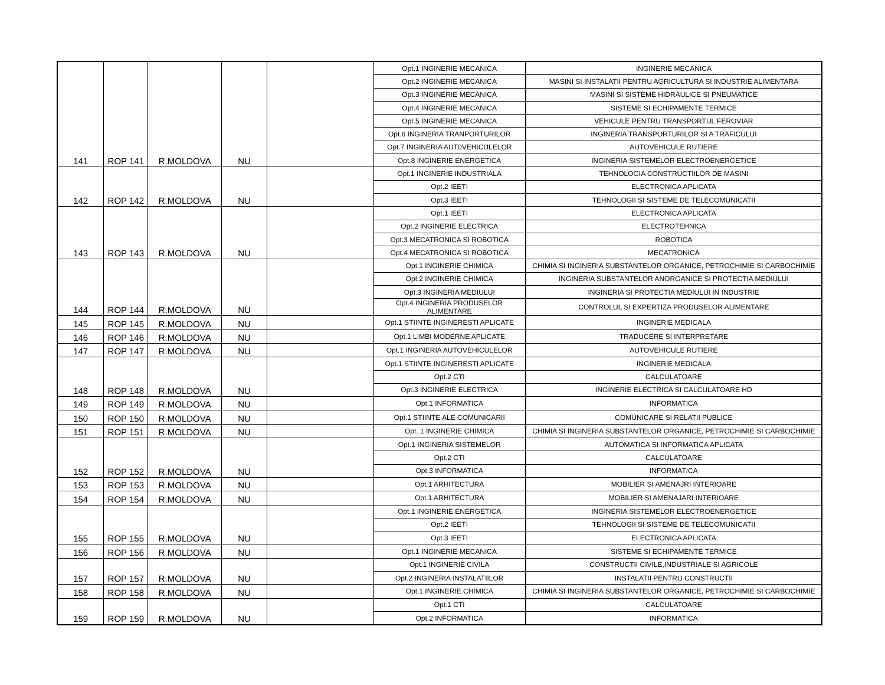| 141 | ROP 141 | R.MOLDOVA | NU | | Opt.1 INGINERIE MECANICA | INGINERIE MECANICA |
| | | | | | Opt.2 INGINERIE MECANICA | MASINI SI INSTALATII PENTRU AGRICULTURA SI INDUSTRIE ALIMENTARA |
| | | | | | Opt.3 INGINERIE MECANICA | MASINI SI SISTEME HIDRAULICE SI PNEUMATICE |
| | | | | | Opt.4 INGINERIE MECANICA | SISTEME SI ECHIPAMENTE TERMICE |
| | | | | | Opt.5 INGINERIE MECANICA | VEHICULE PENTRU TRANSPORTUL FEROVIAR |
| | | | | | Opt.6 INGINERIA TRANPORTURILOR | INGINERIA TRANSPORTURILOR SI A TRAFICULUI |
| | | | | | Opt.7 INGINERIA AUT0VEHICULELOR | AUTOVEHICULE RUTIERE |
| | | | | | Opt.8 INGINERIE ENERGETICA | INGINERIA SISTEMELOR ELECTROENERGETICE |
| 142 | ROP 142 | R.MOLDOVA | NU | | Opt.1 INGINERIE INDUSTRIALA | TEHNOLOGIA CONSTRUCTIILOR DE MASINI |
| | | | | | Opt.2 IEETI | ELECTRONICA APLICATA |
| | | | | | Opt.3 IEETI | TEHNOLOGII SI SISTEME DE TELECOMUNICATII |
| 143 | ROP 143 | R.MOLDOVA | NU | | Opt.1 IEETI | ELECTRONICA APLICATA |
| | | | | | Opt.2 INGINERIE ELECTRICA | ELECTROTEHNICA |
| | | | | | Opt.3 MECATRONICA SI ROBOTICA | ROBOTICA |
| | | | | | Opt.4 MECATRONICA SI ROBOTICA | MECATRONICA |
| 144 | ROP 144 | R.MOLDOVA | NU | | Opt.1 INGINERIE CHIMICA | CHIMIA SI INGINERIA SUBSTANTELOR ORGANICE, PETROCHIMIE SI CARBOCHIMIE |
| | | | | | Opt.2 INGINERIE CHIMICA | INGINERIA SUBSTANTELOR ANORGANICE SI PROTECTIA MEDIULUI |
| | | | | | Opt.3 INGINERIA MEDIULUI | INGINERIA SI PROTECTIA MEDIULUI IN INDUSTRIE |
| | | | | | Opt.4 INGINERIA PRODUSELOR ALIMENTARE | CONTROLUL SI EXPERTIZA PRODUSELOR ALIMENTARE |
| 145 | ROP 145 | R.MOLDOVA | NU | | Opt.1 STIINTE INGINERESTI APLICATE | INGINERIE MEDICALA |
| 146 | ROP 146 | R.MOLDOVA | NU | | Opt.1 LIMBI MODERNE APLICATE | TRADUCERE SI INTERPRETARE |
| 147 | ROP 147 | R.MOLDOVA | NU | | Opt.1 INGINERIA AUTOVEHICULELOR | AUTOVEHICULE RUTIERE |
| 148 | ROP 148 | R.MOLDOVA | NU | | Opt.1 STIINTE INGINERESTI APLICATE | INGINERIE MEDICALA |
| | | | | | Opt.2 CTI | CALCULATOARE |
| | | | | | Opt.3 INGINERIE ELECTRICA | INGINERIE ELECTRICA SI CALCULATOARE HD |
| 149 | ROP 149 | R.MOLDOVA | NU | | Opt.1 INFORMATICA | INFORMATICA |
| 150 | ROP 150 | R.MOLDOVA | NU | | Opt.1 STIINTE ALE COMUNICARII | COMUNICARE SI RELATII PUBLICE |
| 151 | ROP 151 | R.MOLDOVA | NU | | Opt. 1 INGINERIE CHIMICA | CHIMIA SI INGINERIA SUBSTANTELOR ORGANICE, PETROCHIMIE SI CARBOCHIMIE |
| 152 | ROP 152 | R.MOLDOVA | NU | | Opt.1 INGINERIA SISTEMELOR | AUTOMATICA SI INFORMATICA APLICATA |
| | | | | | Opt.2 CTI | CALCULATOARE |
| | | | | | Opt.3 INFORMATICA | INFORMATICA |
| 153 | ROP 153 | R.MOLDOVA | NU | | Opt.1 ARHITECTURA | MOBILIER SI AMENAJRI INTERIOARE |
| 154 | ROP 154 | R.MOLDOVA | NU | | Opt.1 ARHITECTURA | MOBILIER SI AMENAJARI INTERIOARE |
| 155 | ROP 155 | R.MOLDOVA | NU | | Opt.1 INGINERIE ENERGETICA | INGINERIA SISTEMELOR ELECTROENERGETICE |
| | | | | | Opt.2 IEETI | TEHNOLOGII SI SISTEME DE TELECOMUNICATII |
| | | | | | Opt.3 IEETI | ELECTRONICA APLICATA |
| 156 | ROP 156 | R.MOLDOVA | NU | | Opt.1 INGINERIE MECANICA | SISTEME SI ECHIPAMENTE TERMICE |
| 157 | ROP 157 | R.MOLDOVA | NU | | Opt.1 INGINERIE CIVILA | CONSTRUCTII CIVILE,INDUSTRIALE SI AGRICOLE |
| | | | | | Opt.2 INGINERIA INSTALATIILOR | INSTALATII PENTRU CONSTRUCTII |
| 158 | ROP 158 | R.MOLDOVA | NU | | Opt.1 INGINERIE CHIMICA | CHIMIA SI INGINERIA SUBSTANTELOR ORGANICE, PETROCHIMIE SI CARBOCHIMIE |
| 159 | ROP 159 | R.MOLDOVA | NU | | Opt.1 CTI | CALCULATOARE |
| | | | | | Opt.2 INFORMATICA | INFORMATICA |